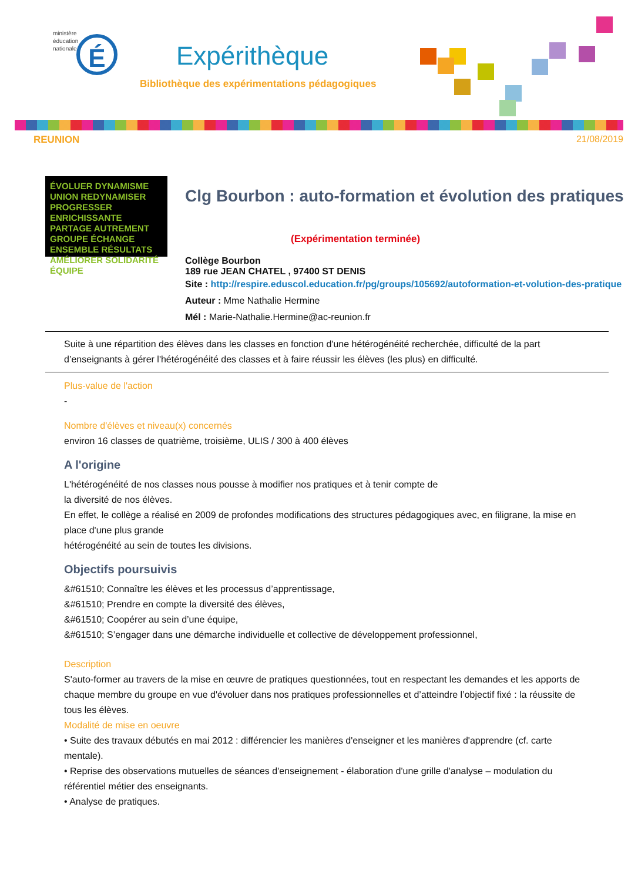ministère
éducation
nationale
É
Expérithèque
Bibliothèque des expérimentations pédagogiques
REUNION 21/08/2019
ÉVOLUER DYNAMISME UNION REDYNAMISER PROGRESSER ENRICHISSANTE PARTAGE AUTREMENT GROUPE ÉCHANGE ENSEMBLE RÉSULTATS AMÉLIORER SOLIDARITÉ ÉQUIPE
Clg Bourbon : auto-formation et évolution des pratiques
(Expérimentation terminée)
Collège Bourbon
189 rue JEAN CHATEL , 97400 ST DENIS
Site : http://respire.eduscol.education.fr/pg/groups/105692/autoformation-et-volution-des-pratique
Auteur : Mme Nathalie Hermine
Mél : Marie-Nathalie.Hermine@ac-reunion.fr
Suite à une répartition des élèves dans les classes en fonction d'une hétérogénéité recherchée, difficulté de la part d’enseignants à gérer l'hétérogénéité des classes et à faire réussir les élèves (les plus) en difficulté.
Plus-value de l'action
-
Nombre d'élèves et niveau(x) concernés
environ 16 classes de quatrième, troisième, ULIS / 300 à 400 élèves
A l'origine
L'hétérogénéité de nos classes nous pousse à modifier nos pratiques et à tenir compte de
la diversité de nos élèves.
En effet, le collège a réalisé en 2009 de profondes modifications des structures pédagogiques avec, en filigrane, la mise en place d'une plus grande
hétérogénéité au sein de toutes les divisions.
Objectifs poursuivis
&#61510; Connaître les élèves et les processus d’apprentissage,
&#61510; Prendre en compte la diversité des élèves,
&#61510; Coopérer au sein d’une équipe,
&#61510; S’engager dans une démarche individuelle et collective de développement professionnel,
Description
S'auto-former au travers de la mise en œuvre de pratiques questionnées, tout en respectant les demandes et les apports de chaque membre du groupe en vue d'évoluer dans nos pratiques professionnelles et d’atteindre l’objectif fixé : la réussite de tous les élèves.
Modalité de mise en oeuvre
• Suite des travaux débutés en mai 2012 : différencier les manières d'enseigner et les manières d'apprendre (cf. carte mentale).
• Reprise des observations mutuelles de séances d'enseignement - élaboration d'une grille d'analyse – modulation du référentiel métier des enseignants.
• Analyse de pratiques.